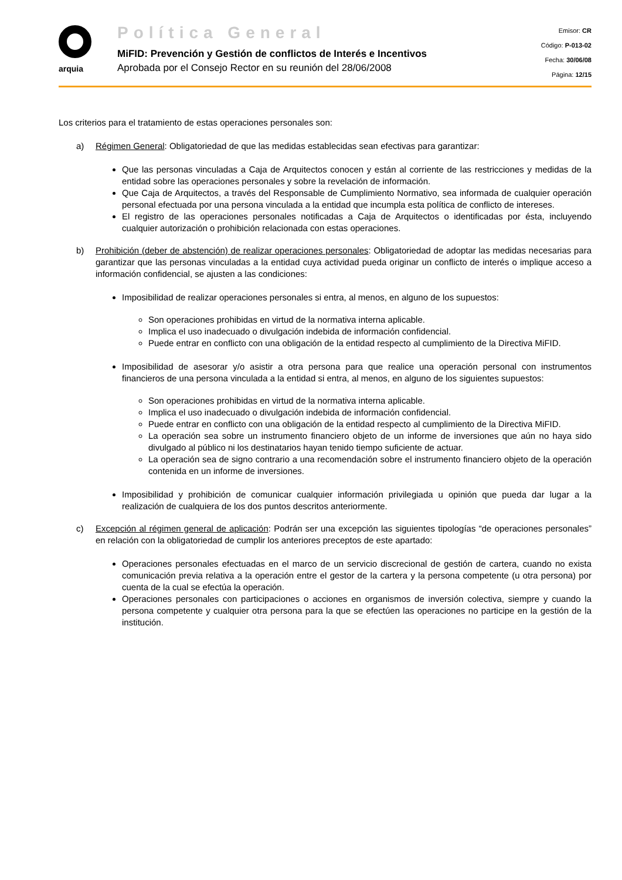arquia
Política General
MiFID: Prevención y Gestión de conflictos de Interés e Incentivos
Aprobada por el Consejo Rector en su reunión del 28/06/2008
Emisor: CR
Código: P-013-02
Fecha: 30/06/08
Página: 12/15
Los criterios para el tratamiento de estas operaciones personales son:
a) Régimen General: Obligatoriedad de que las medidas establecidas sean efectivas para garantizar:
Que las personas vinculadas a Caja de Arquitectos conocen y están al corriente de las restricciones y medidas de la entidad sobre las operaciones personales y sobre la revelación de información.
Que Caja de Arquitectos, a través del Responsable de Cumplimiento Normativo, sea informada de cualquier operación personal efectuada por una persona vinculada a la entidad que incumpla esta política de conflicto de intereses.
El registro de las operaciones personales notificadas a Caja de Arquitectos o identificadas por ésta, incluyendo cualquier autorización o prohibición relacionada con estas operaciones.
b) Prohibición (deber de abstención) de realizar operaciones personales: Obligatoriedad de adoptar las medidas necesarias para garantizar que las personas vinculadas a la entidad cuya actividad pueda originar un conflicto de interés o implique acceso a información confidencial, se ajusten a las condiciones:
Imposibilidad de realizar operaciones personales si entra, al menos, en alguno de los supuestos:
Son operaciones prohibidas en virtud de la normativa interna aplicable.
Implica el uso inadecuado o divulgación indebida de información confidencial.
Puede entrar en conflicto con una obligación de la entidad respecto al cumplimiento de la Directiva MiFID.
Imposibilidad de asesorar y/o asistir a otra persona para que realice una operación personal con instrumentos financieros de una persona vinculada a la entidad si entra, al menos, en alguno de los siguientes supuestos:
Son operaciones prohibidas en virtud de la normativa interna aplicable.
Implica el uso inadecuado o divulgación indebida de información confidencial.
Puede entrar en conflicto con una obligación de la entidad respecto al cumplimiento de la Directiva MiFID.
La operación sea sobre un instrumento financiero objeto de un informe de inversiones que aún no haya sido divulgado al público ni los destinatarios hayan tenido tiempo suficiente de actuar.
La operación sea de signo contrario a una recomendación sobre el instrumento financiero objeto de la operación contenida en un informe de inversiones.
Imposibilidad y prohibición de comunicar cualquier información privilegiada u opinión que pueda dar lugar a la realización de cualquiera de los dos puntos descritos anteriormente.
c) Excepción al régimen general de aplicación: Podrán ser una excepción las siguientes tipologías “de operaciones personales” en relación con la obligatoriedad de cumplir los anteriores preceptos de este apartado:
Operaciones personales efectuadas en el marco de un servicio discrecional de gestión de cartera, cuando no exista comunicación previa relativa a la operación entre el gestor de la cartera y la persona competente (u otra persona) por cuenta de la cual se efectúa la operación.
Operaciones personales con participaciones o acciones en organismos de inversión colectiva, siempre y cuando la persona competente y cualquier otra persona para la que se efectúen las operaciones no participe en la gestión de la institución.